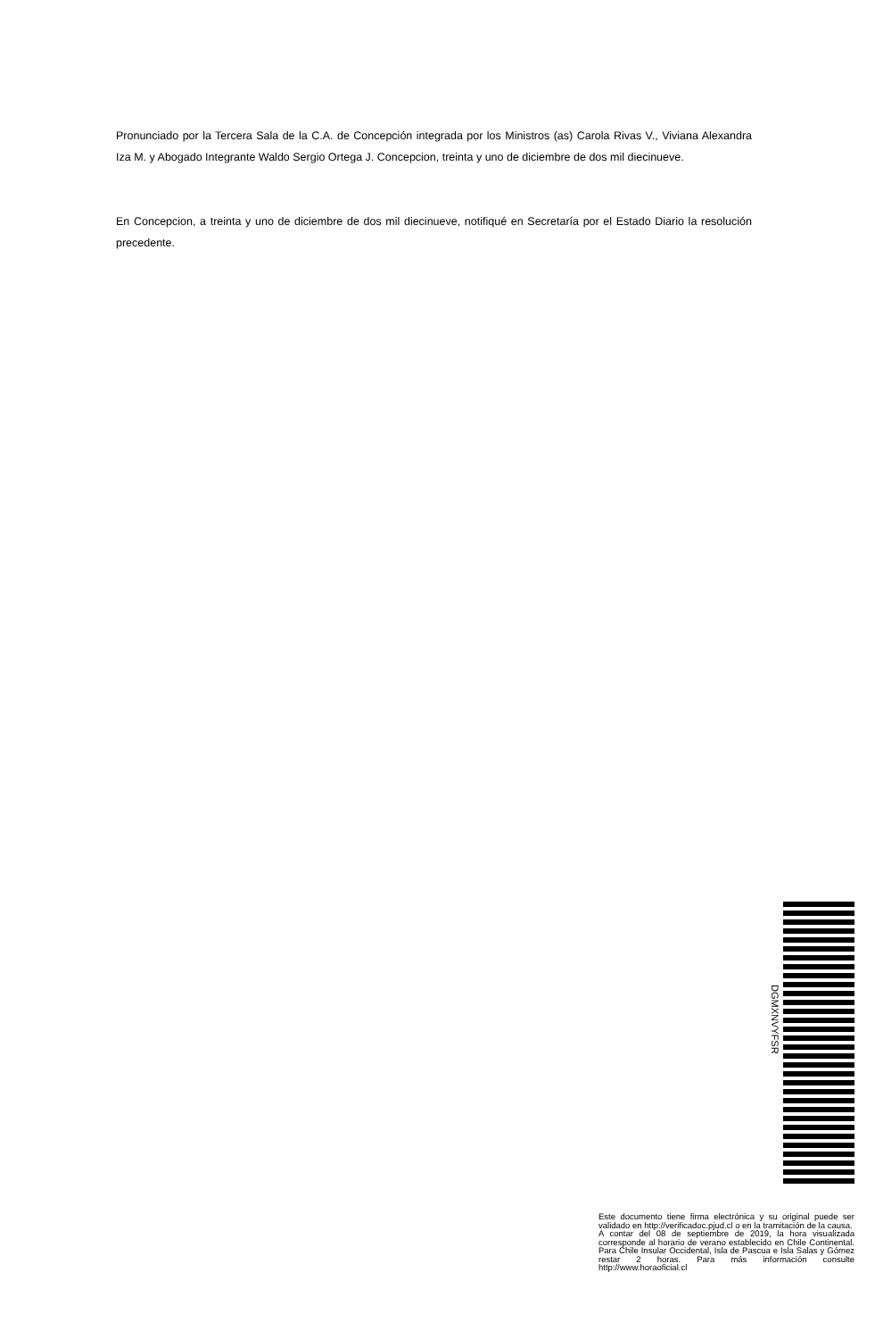Pronunciado por la Tercera Sala de la C.A. de Concepción integrada por los Ministros (as) Carola Rivas V., Viviana Alexandra Iza M. y Abogado Integrante Waldo Sergio Ortega J. Concepcion, treinta y uno de diciembre de dos mil diecinueve.
En Concepcion, a treinta y uno de diciembre de dos mil diecinueve, notifiqué en Secretaría por el Estado Diario la resolución precedente.
DGMXNVYFSR
Este documento tiene firma electrónica y su original puede ser validado en http://verificadoc.pjud.cl o en la tramitación de la causa.
A contar del 08 de septiembre de 2019, la hora visualizada corresponde al horario de verano establecido en Chile Continental. Para Chile Insular Occidental, Isla de Pascua e Isla Salas y Gómez restar 2 horas. Para más información consulte http://www.horaoficial.cl